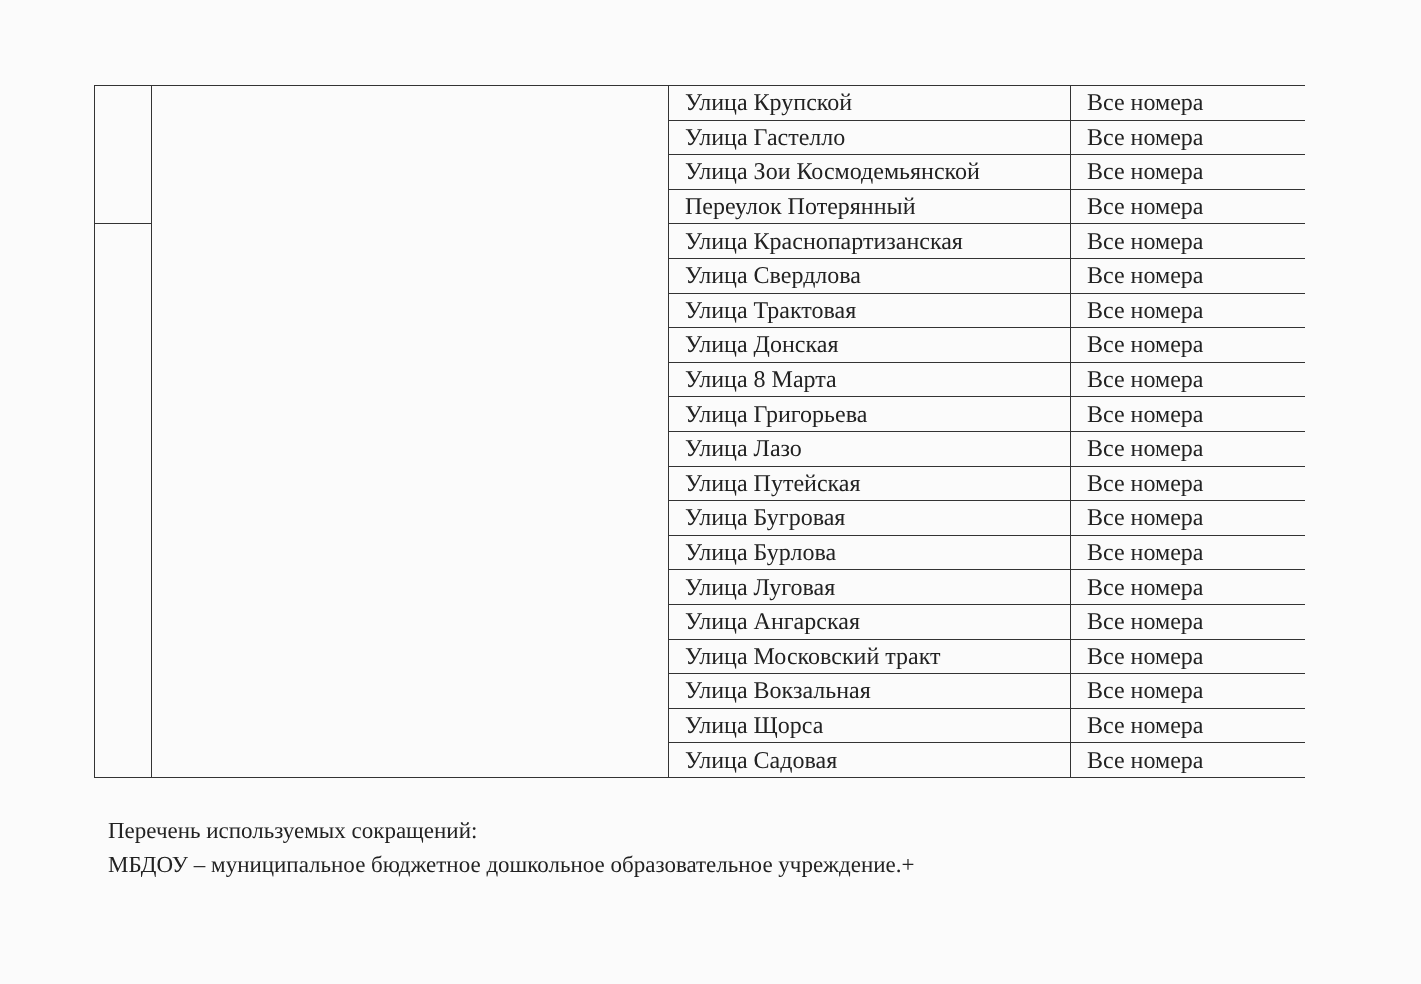| | | Улица Крупской | Все номера |
| | | Улица Гастелло | Все номера |
| | | Улица Зои Космодемьянской | Все номера |
| | | Переулок Потерянный | Все номера |
| | | Улица Краснопартизанская | Все номера |
| | | Улица Свердлова | Все номера |
| | | Улица Трактовая | Все номера |
| | | Улица Донская | Все номера |
| | | Улица 8 Марта | Все номера |
| | | Улица Григорьева | Все номера |
| | | Улица Лазо | Все номера |
| | | Улица Путейская | Все номера |
| | | Улица Бугровая | Все номера |
| | | Улица Бурлова | Все номера |
| | | Улица Луговая | Все номера |
| | | Улица Ангарская | Все номера |
| | | Улица Московский тракт | Все номера |
| | | Улица Вокзальная | Все номера |
| | | Улица Щорса | Все номера |
| | | Улица Садовая | Все номера |
Перечень используемых сокращений:
МБДОУ – муниципальное бюджетное дошкольное образовательное учреждение.+